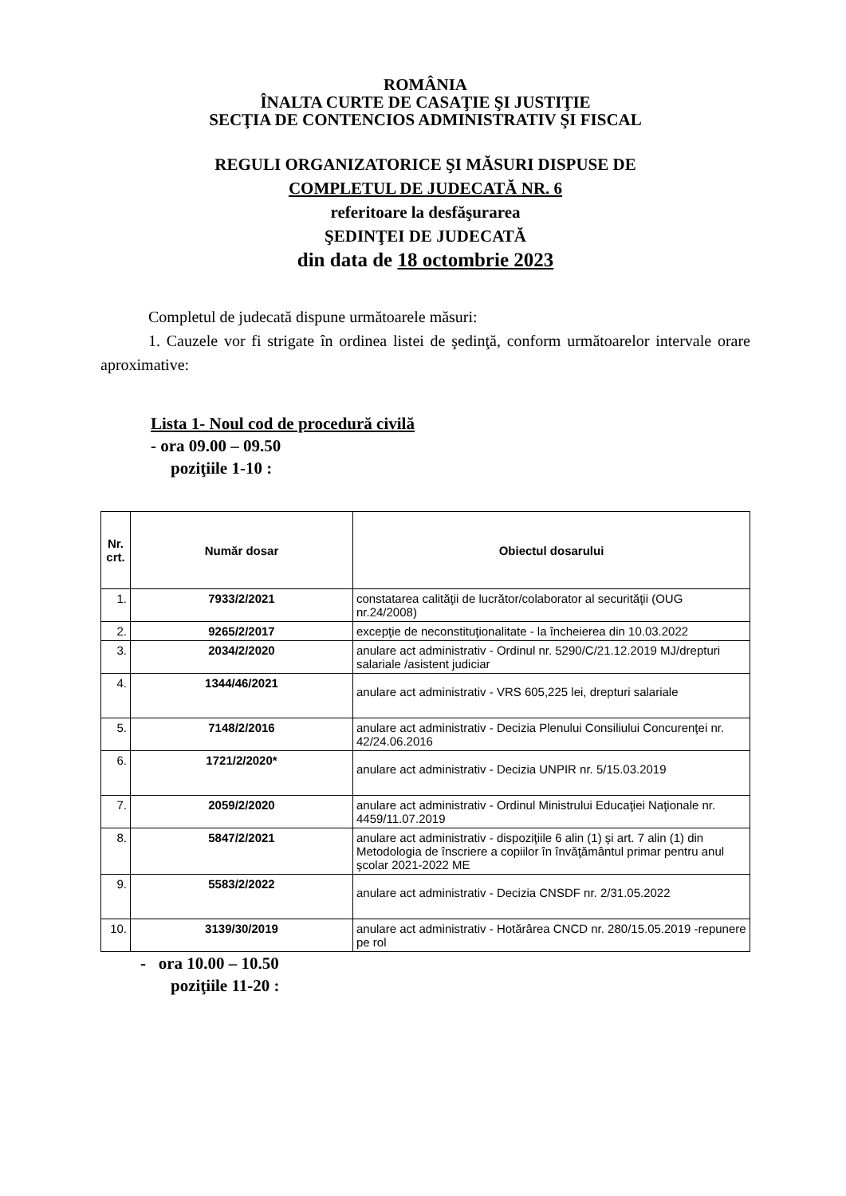ROMÂNIA
ÎNALTA CURTE DE CASAŢIE ŞI JUSTIŢIE
SECŢIA DE CONTENCIOS ADMINISTRATIV ŞI FISCAL
REGULI ORGANIZATORICE ŞI MĂSURI DISPUSE DE
COMPLETUL DE JUDECATĂ NR. 6
referitoare la desfăşurarea
ŞEDINŢEI DE JUDECATĂ
din data de 18 octombrie 2023
Completul de judecată dispune următoarele măsuri:
1. Cauzele vor fi strigate în ordinea listei de şedinţă, conform următoarelor intervale orare aproximative:
Lista 1- Noul cod de procedură civilă
- ora 09.00 – 09.50
poziţiile 1-10 :
| Nr. crt. | Număr dosar | Obiectul dosarului |
| --- | --- | --- |
| 1. | 7933/2/2021 | constatarea calităţii de lucrător/colaborator al securităţii (OUG nr.24/2008) |
| 2. | 9265/2/2017 | excepţie de neconstituţionalitate - la încheierea din 10.03.2022 |
| 3. | 2034/2/2020 | anulare act administrativ - Ordinul nr. 5290/C/21.12.2019 MJ/drepturi salariale /asistent judiciar |
| 4. | 1344/46/2021 | anulare act administrativ - VRS 605,225 lei, drepturi salariale |
| 5. | 7148/2/2016 | anulare act administrativ - Decizia Plenului Consiliului Concurenţei nr. 42/24.06.2016 |
| 6. | 1721/2/2020* | anulare act administrativ - Decizia UNPIR nr. 5/15.03.2019 |
| 7. | 2059/2/2020 | anulare act administrativ - Ordinul Ministrului Educaţiei Naţionale nr. 4459/11.07.2019 |
| 8. | 5847/2/2021 | anulare act administrativ - dispoziţiile 6 alin (1) şi art. 7 alin (1) din Metodologia de înscriere a copiilor în învăţământul primar pentru anul şcolar 2021-2022 ME |
| 9. | 5583/2/2022 | anulare act administrativ - Decizia CNSDF nr. 2/31.05.2022 |
| 10. | 3139/30/2019 | anulare act administrativ - Hotărârea CNCD nr. 280/15.05.2019 -repunere pe rol |
- ora 10.00 – 10.50
poziţiile 11-20 :